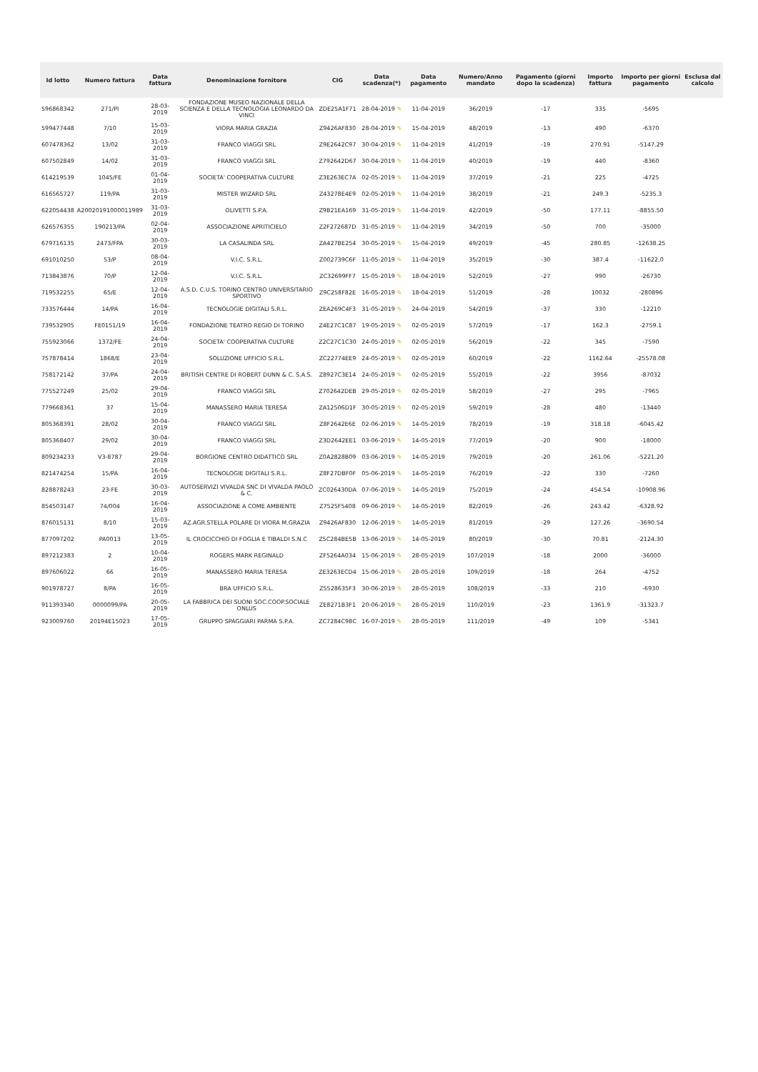| Id lotto | Numero fattura | Data fattura | Denominazione fornitore | CIG | Data scadenza(*) | Data pagamento | Numero/Anno mandato | Pagamento (giorni dopo la scadenza) | Importo fattura | Importo per giorni pagamento | Esclusa dal calcolo |
| --- | --- | --- | --- | --- | --- | --- | --- | --- | --- | --- | --- |
| 596868342 | 271/PI | 28-03-2019 | FONDAZIONE MUSEO NAZIONALE DELLA SCIENZA E DELLA TECNOLOGIA LEONARDO DA VINCI | ZDE25A1F71 | 28-04-2019 ✎ | 11-04-2019 | 36/2019 | -17 | 335 | -5695 | |
| 599477448 | 7/10 | 15-03-2019 | VIORA MARIA GRAZIA | Z9426AF830 | 28-04-2019 ✎ | 15-04-2019 | 48/2019 | -13 | 490 | -6370 | |
| 607478362 | 13/02 | 31-03-2019 | FRANCO VIAGGI SRL | Z9E2642C97 | 30-04-2019 ✎ | 11-04-2019 | 41/2019 | -19 | 270.91 | -5147.29 | |
| 607502849 | 14/02 | 31-03-2019 | FRANCO VIAGGI SRL | Z792642D67 | 30-04-2019 ✎ | 11-04-2019 | 40/2019 | -19 | 440 | -8360 | |
| 614219539 | 1045/FE | 01-04-2019 | SOCIETA' COOPERATIVA CULTURE | Z3E263EC7A | 02-05-2019 ✎ | 11-04-2019 | 37/2019 | -21 | 225 | -4725 | |
| 616565727 | 119/PA | 31-03-2019 | MISTER WIZARD SRL | Z43278E4E9 | 02-05-2019 ✎ | 11-04-2019 | 38/2019 | -21 | 249.3 | -5235.3 | |
| 622054438 | A20020191000011989 | 31-03-2019 | OLIVETTI S.P.A. | Z9B21EA169 | 31-05-2019 ✎ | 11-04-2019 | 42/2019 | -50 | 177.11 | -8855.50 | |
| 626576355 | 190213/PA | 02-04-2019 | ASSOCIAZIONE APRITICIELO | Z2F272687D | 31-05-2019 ✎ | 11-04-2019 | 34/2019 | -50 | 700 | -35000 | |
| 679716135 | 2473/FPA | 30-03-2019 | LA CASALINDA SRL | ZA427BE254 | 30-05-2019 ✎ | 15-04-2019 | 49/2019 | -45 | 280.85 | -12638.25 | |
| 691010250 | 53/P | 08-04-2019 | V.I.C. S.R.L. | Z002739C6F | 11-05-2019 ✎ | 11-04-2019 | 35/2019 | -30 | 387.4 | -11622.0 | |
| 713843876 | 70/P | 12-04-2019 | V.I.C. S.R.L. | ZC32699FF7 | 15-05-2019 ✎ | 18-04-2019 | 52/2019 | -27 | 990 | -26730 | |
| 719532255 | 65/E | 12-04-2019 | A.S.D. C.U.S. TORINO CENTRO UNIVERSITARIO SPORTIVO | Z9C258F82E | 16-05-2019 ✎ | 18-04-2019 | 51/2019 | -28 | 10032 | -280896 | |
| 733576444 | 14/PA | 16-04-2019 | TECNOLOGIE DIGITALI S.R.L. | ZEA269C4F3 | 31-05-2019 ✎ | 24-04-2019 | 54/2019 | -37 | 330 | -12210 | |
| 739532905 | FE0151/19 | 16-04-2019 | FONDAZIONE TEATRO REGIO DI TORINO | Z4E27C1C87 | 19-05-2019 ✎ | 02-05-2019 | 57/2019 | -17 | 162.3 | -2759.1 | |
| 755923066 | 1372/FE | 24-04-2019 | SOCIETA' COOPERATIVA CULTURE | Z2C27C1C30 | 24-05-2019 ✎ | 02-05-2019 | 56/2019 | -22 | 345 | -7590 | |
| 757878414 | 1868/E | 23-04-2019 | SOLUZIONE UFFICIO S.R.L. | ZC22774EE9 | 24-05-2019 ✎ | 02-05-2019 | 60/2019 | -22 | 1162.64 | -25578.08 | |
| 758172142 | 37/PA | 24-04-2019 | BRITISH CENTRE DI ROBERT DUNN & C. S.A.S. | Z8927C3E14 | 24-05-2019 ✎ | 02-05-2019 | 55/2019 | -22 | 3956 | -87032 | |
| 775527249 | 25/02 | 29-04-2019 | FRANCO VIAGGI SRL | Z702642DEB | 29-05-2019 ✎ | 02-05-2019 | 58/2019 | -27 | 295 | -7965 | |
| 779668361 | 37 | 15-04-2019 | MANASSERO MARIA TERESA | ZA12506D1F | 30-05-2019 ✎ | 02-05-2019 | 59/2019 | -28 | 480 | -13440 | |
| 805368391 | 28/02 | 30-04-2019 | FRANCO VIAGGI SRL | Z8F2642E6E | 02-06-2019 ✎ | 14-05-2019 | 78/2019 | -19 | 318.18 | -6045.42 | |
| 805368407 | 29/02 | 30-04-2019 | FRANCO VIAGGI SRL | Z3D2642EE1 | 03-06-2019 ✎ | 14-05-2019 | 77/2019 | -20 | 900 | -18000 | |
| 809234233 | V3-8787 | 29-04-2019 | BORGIONE CENTRO DIDATTICO SRL | Z0A2828B09 | 03-06-2019 ✎ | 14-05-2019 | 79/2019 | -20 | 261.06 | -5221.20 | |
| 821474254 | 15/PA | 16-04-2019 | TECNOLOGIE DIGITALI S.R.L. | Z8F27DBF0F | 05-06-2019 ✎ | 14-05-2019 | 76/2019 | -22 | 330 | -7260 | |
| 828878243 | 23-FE | 30-03-2019 | AUTOSERVIZI VIVALDA SNC DI VIVALDA PAOLO & C. | ZC026430DA | 07-06-2019 ✎ | 14-05-2019 | 75/2019 | -24 | 454.54 | -10908.96 | |
| 854503147 | 74/004 | 16-04-2019 | ASSOCIAZIONE A COME AMBIENTE | Z7525F5408 | 09-06-2019 ✎ | 14-05-2019 | 82/2019 | -26 | 243.42 | -6328.92 | |
| 876015131 | 8/10 | 15-03-2019 | AZ.AGR.STELLA POLARE DI VIORA M.GRAZIA | Z9426AF830 | 12-06-2019 ✎ | 14-05-2019 | 81/2019 | -29 | 127.26 | -3690.54 | |
| 877097202 | PA0013 | 13-05-2019 | IL CROCICCHIO DI FOGLIA E TIBALDI S.N.C | Z5C284BE5B | 13-06-2019 ✎ | 14-05-2019 | 80/2019 | -30 | 70.81 | -2124.30 | |
| 897212383 | 2 | 10-04-2019 | ROGERS MARK REGINALD | ZF5264A034 | 15-06-2019 ✎ | 28-05-2019 | 107/2019 | -18 | 2000 | -36000 | |
| 897606022 | 66 | 16-05-2019 | MANASSERO MARIA TERESA | ZE3263ECD4 | 15-06-2019 ✎ | 28-05-2019 | 109/2019 | -18 | 264 | -4752 | |
| 901978727 | 8/PA | 16-05-2019 | BRA UFFICIO S.R.L. | Z5528635F3 | 30-06-2019 ✎ | 28-05-2019 | 108/2019 | -33 | 210 | -6930 | |
| 911393340 | 0000099/PA | 20-05-2019 | LA FABBRICA DEI SUONI SOC.COOP.SOCIALE ONLUS | ZE8271B3F1 | 20-06-2019 ✎ | 28-05-2019 | 110/2019 | -23 | 1361.9 | -31323.7 | |
| 923009760 | 20194E15023 | 17-05-2019 | GRUPPO SPAGGIARI PARMA S.P.A. | ZC7284C98C | 16-07-2019 ✎ | 28-05-2019 | 111/2019 | -49 | 109 | -5341 | |